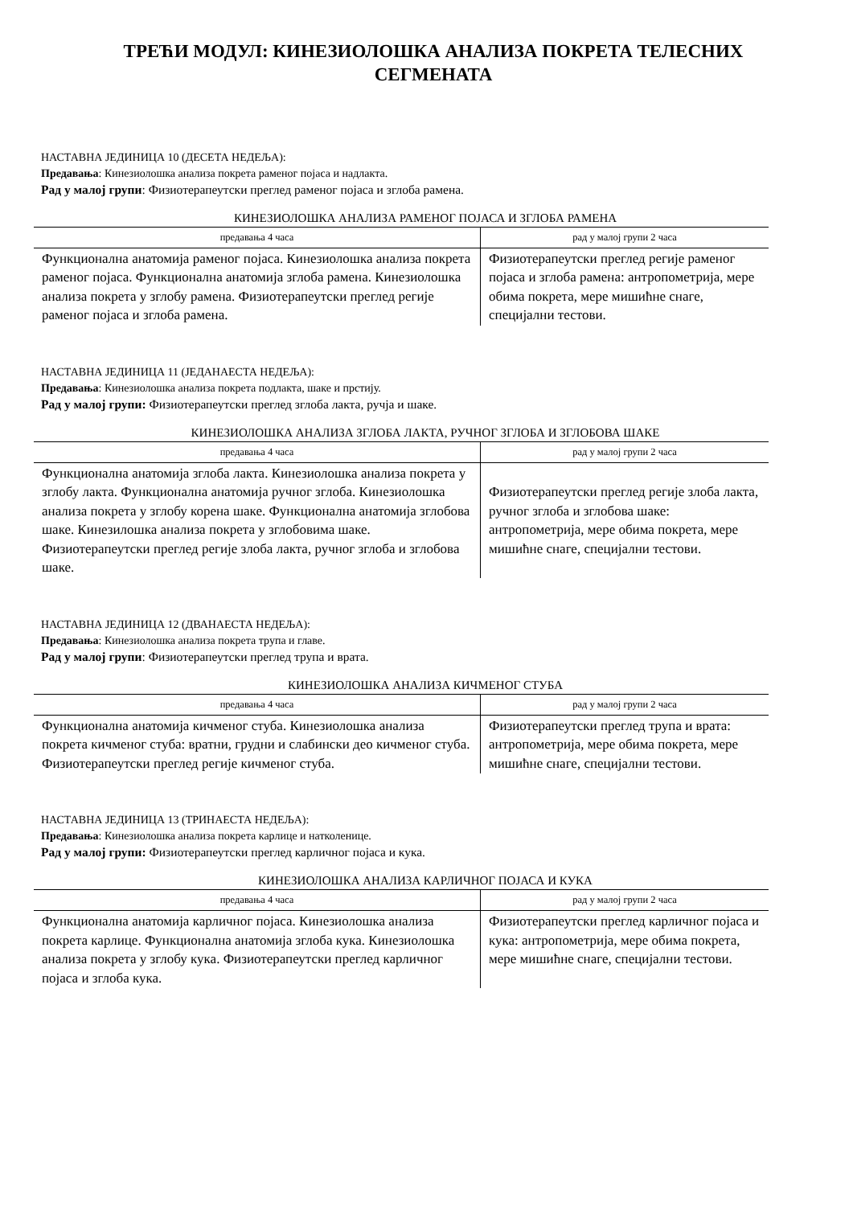ТРЕЋИ МОДУЛ: КИНЕЗИОЛОШКА АНАЛИЗА ПОКРЕТА ТЕЛЕСНИХ
СЕГМЕНАТА
НАСТАВНА ЈЕДИНИЦА 10 (ДЕСЕТА НЕДЕЉА):
Предавања: Кинезиолошка анализа покрета раменог појаса и надлакта.
Рад у малој групи: Физиотерапеутски преглед раменог појаса и зглоба рамена.
КИНЕЗИОЛОШКА АНАЛИЗА РАМЕНОГ ПОЈАСА И ЗГЛОБА РАМЕНА
| предавања 4 часа | рад у малој групи 2 часа |
| --- | --- |
| Функционална анатомија раменог појаса. Кинезиолошка анализа покрета раменог појаса. Функционална анатомија зглоба рамена. Кинезиолошка анализа покрета у зглобу рамена. Физиотерапеутски преглед регије раменог појаса и зглоба рамена. | Физиотерапеутски преглед регије раменог појаса и зглоба рамена: антропометрија, мере обима покрета, мере мишићне снаге, специјални тестови. |
НАСТАВНА ЈЕДИНИЦА 11 (ЈЕДАНАЕСТА НЕДЕЉА):
Предавања: Кинезиолошка анализа покрета подлакта, шаке и прстију.
Рад у малој групи: Физиотерапеутски преглед зглоба лакта, ручја и шаке.
КИНЕЗИОЛОШКА АНАЛИЗА ЗГЛОБА ЛАКТА, РУЧНОГ ЗГЛОБА И ЗГЛОБОВА ШАКЕ
| предавања 4 часа | рад у малој групи 2 часа |
| --- | --- |
| Функционална анатомија зглоба лакта. Кинезиолошка анализа покрета у зглобу лакта. Функционална анатомија ручног зглоба. Кинезиолошка анализа покрета у зглобу корена шаке. Функционална анатомија зглобова шаке. Кинезилошка анализа покрета у зглобовима шаке. Физиотерапеутски преглед регије злоба лакта, ручног зглоба и зглобова шаке. | Физиотерапеутски преглед регије злоба лакта, ручног зглоба и зглобова шаке: антропометрија, мере обима покрета, мере мишићне снаге, специјални тестови. |
НАСТАВНА ЈЕДИНИЦА 12 (ДВАНАЕСТА НЕДЕЉА):
Предавања: Кинезиолошка анализа покрета трупа и главе.
Рад у малој групи: Физиотерапеутски преглед трупа и врата.
КИНЕЗИОЛОШКА АНАЛИЗА КИЧМЕНОГ СТУБА
| предавања 4 часа | рад у малој групи 2 часа |
| --- | --- |
| Функционална анатомија кичменог стуба. Кинезиолошка анализа покрета кичменог стуба: вратни, грудни и слабински део кичменог стуба. Физиотерапеутски преглед регије кичменог стуба. | Физиотерапеутски преглед трупа и врата: антропометрија, мере обима покрета, мере мишићне снаге, специјални тестови. |
НАСТАВНА ЈЕДИНИЦА 13 (ТРИНАЕСТА НЕДЕЉА):
Предавања: Кинезиолошка анализа покрета карлице и натколенице.
Рад у малој групи: Физиотерапеутски преглед карличног појаса и кука.
КИНЕЗИОЛОШКА АНАЛИЗА КАРЛИЧНОГ ПОЈАСА И КУКА
| предавања 4 часа | рад у малој групи 2 часа |
| --- | --- |
| Функционална анатомија карличног појаса. Кинезиолошка анализа покрета карлице. Функционална анатомија зглоба кука. Кинезиолошка анализа покрета у зглобу кука. Физиотерапеутски преглед карличног појаса и зглоба кука. | Физиотерапеутски преглед карличног појаса и кука: антропометрија, мере обима покрета, мере мишићне снаге, специјални тестови. |